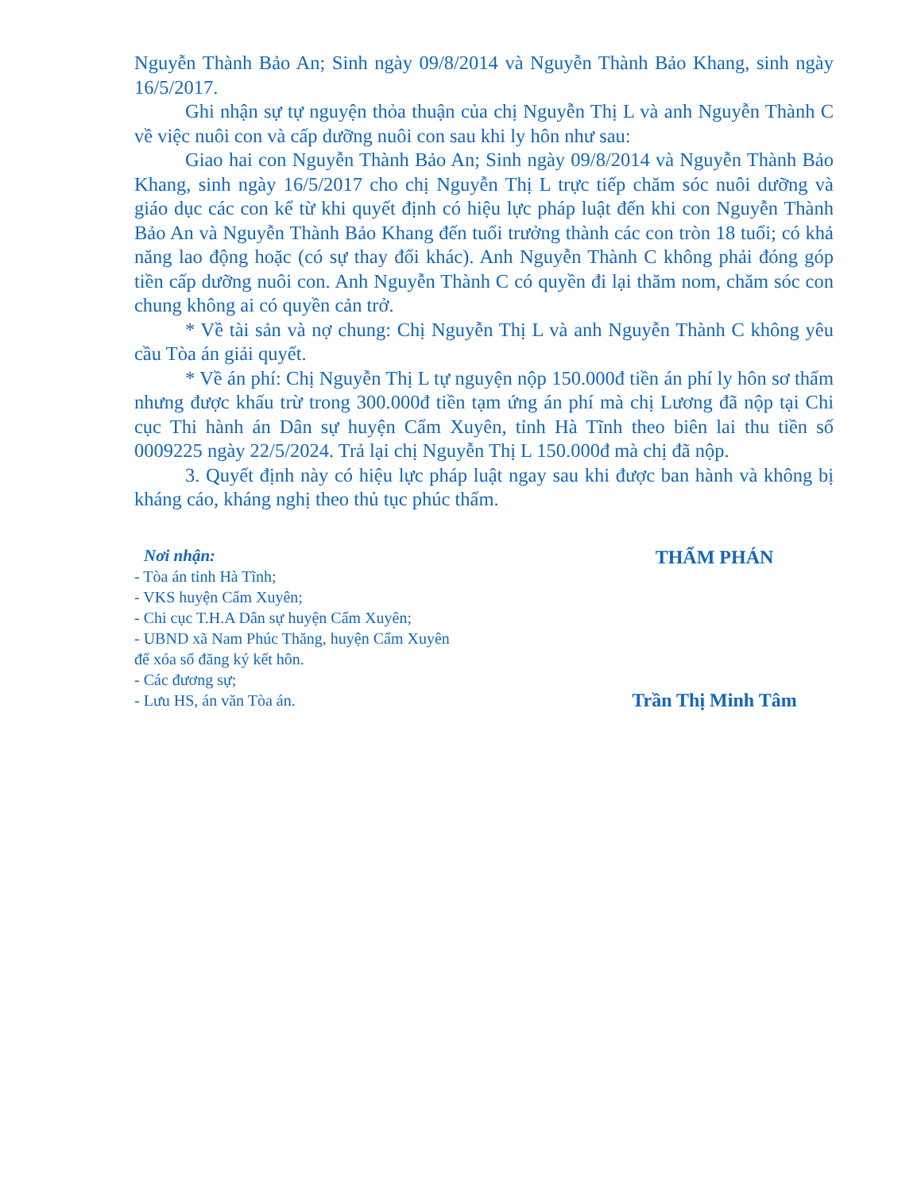Nguyễn Thành Bảo An; Sinh ngày 09/8/2014 và Nguyễn Thành Bảo Khang, sinh ngày 16/5/2017.
Ghi nhận sự tự nguyện thỏa thuận của chị Nguyễn Thị L và anh Nguyễn Thành C về việc nuôi con và cấp dưỡng nuôi con sau khi ly hôn như sau:
Giao hai con Nguyễn Thành Bảo An; Sinh ngày 09/8/2014 và Nguyễn Thành Bảo Khang, sinh ngày 16/5/2017 cho chị Nguyễn Thị L trực tiếp chăm sóc nuôi dưỡng và giáo dục các con kể từ khi quyết định có hiệu lực pháp luật đến khi con Nguyễn Thành Bảo An và Nguyễn Thành Bảo Khang đến tuổi trưởng thành các con tròn 18 tuổi; có khả năng lao động hoặc (có sự thay đổi khác). Anh Nguyễn Thành C không phải đóng góp tiền cấp dưỡng nuôi con. Anh Nguyễn Thành C có quyền đi lại thăm nom, chăm sóc con chung không ai có quyền cản trở.
* Về tài sản và nợ chung: Chị Nguyễn Thị L và anh Nguyễn Thành C không yêu cầu Tòa án giải quyết.
* Về án phí: Chị Nguyễn Thị L tự nguyện nộp 150.000đ tiền án phí ly hôn sơ thẩm nhưng được khấu trừ trong 300.000đ tiền tạm ứng án phí mà chị Lương đã nộp tại Chi cục Thi hành án Dân sự huyện Cẩm Xuyên, tỉnh Hà Tĩnh theo biên lai thu tiền số 0009225 ngày 22/5/2024. Trả lại chị Nguyễn Thị L 150.000đ mà chị đã nộp.
3. Quyết định này có hiệu lực pháp luật ngay sau khi được ban hành và không bị kháng cáo, kháng nghị theo thủ tục phúc thẩm.
Nơi nhận:
- Tòa án tỉnh Hà Tĩnh;
- VKS huyện Cẩm Xuyên;
- Chi cục T.H.A Dân sự huyện Cẩm Xuyên;
- UBND xã Nam Phúc Thăng, huyện Cẩm Xuyên để xóa sổ đăng ký kết hôn.
- Các đương sự;
- Lưu HS, án văn Tòa án.
THẨM PHÁN
Trần Thị Minh Tâm